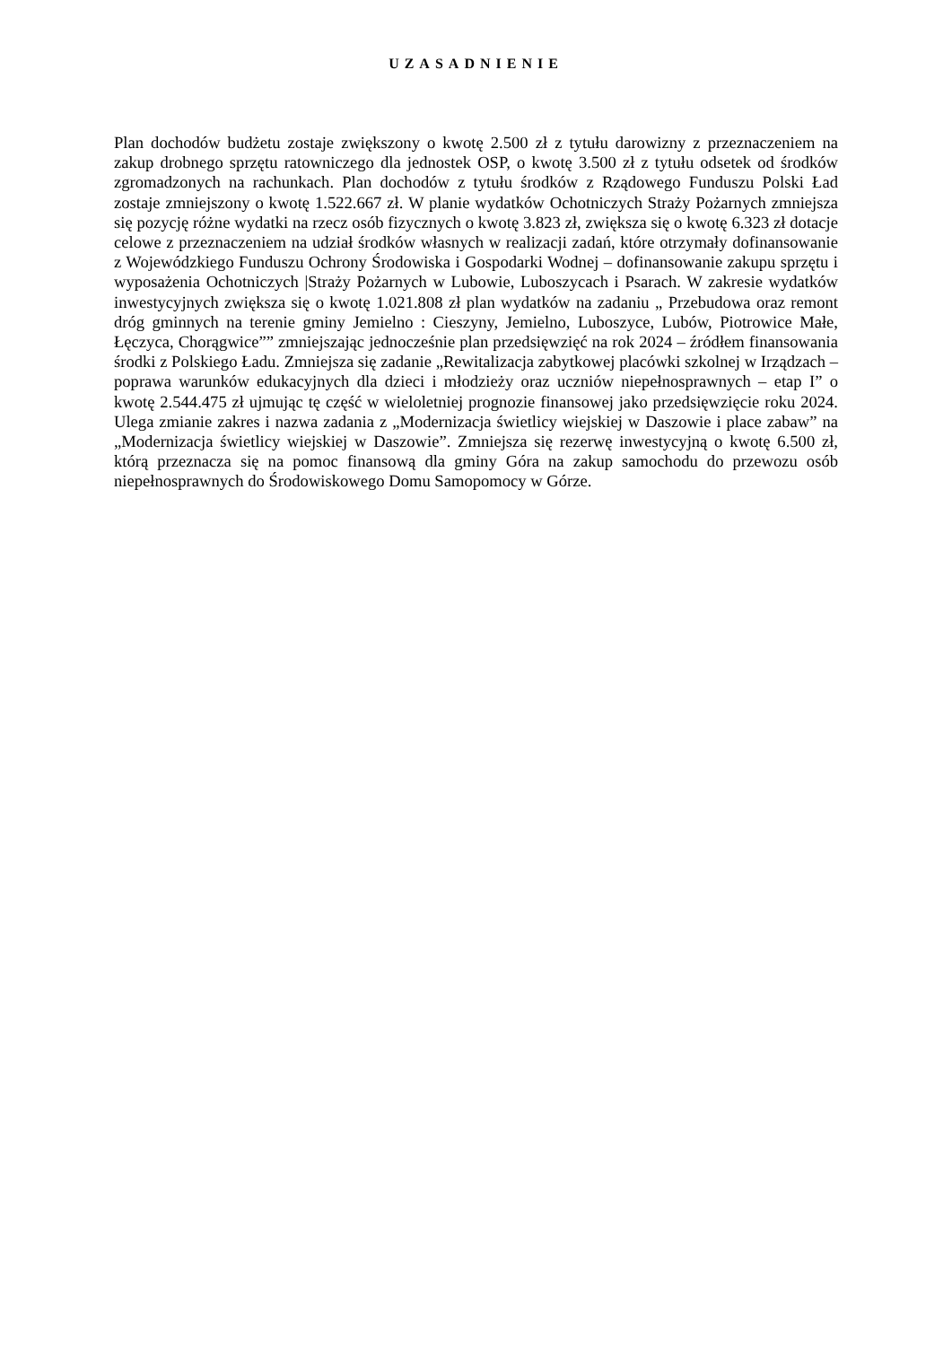UZASADNIENIE
Plan dochodów budżetu zostaje zwiększony o kwotę 2.500 zł z tytułu darowizny z przeznaczeniem na zakup drobnego sprzętu ratowniczego dla jednostek OSP, o kwotę 3.500 zł z tytułu odsetek od środków zgromadzonych na rachunkach. Plan dochodów z tytułu środków z Rządowego Funduszu Polski Ład zostaje zmniejszony o kwotę 1.522.667 zł. W planie wydatków Ochotniczych Straży Pożarnych zmniejsza się pozycję różne wydatki na rzecz osób fizycznych o kwotę 3.823 zł, zwiększa się o kwotę 6.323 zł dotacje celowe z przeznaczeniem na udział środków własnych w realizacji zadań, które otrzymały dofinansowanie z Wojewódzkiego Funduszu Ochrony Środowiska i Gospodarki Wodnej – dofinansowanie zakupu sprzętu i wyposażenia Ochotniczych |Straży Pożarnych w Lubowie, Luboszycach i Psarach. W zakresie wydatków inwestycyjnych zwiększa się o kwotę 1.021.808 zł plan wydatków na zadaniu „ Przebudowa oraz remont dróg gminnych na terenie gminy Jemielno : Cieszyny, Jemielno, Luboszyce, Lubów, Piotrowice Małe, Łęczyca, Chorągwice”” zmniejszając jednocześnie plan przedsięwzięć na rok 2024 – źródłem finansowania środki z Polskiego Ładu. Zmniejsza się zadanie „Rewitalizacja zabytkowej placówki szkolnej w Irządzach – poprawa warunków edukacyjnych dla dzieci i młodzieży oraz uczniów niepełnosprawnych – etap I” o kwotę 2.544.475 zł ujmując tę część w wieloletniej prognozie finansowej jako przedsięwzięcie roku 2024. Ulega zmianie zakres i nazwa zadania z „Modernizacja świetlicy wiejskiej w Daszowie i place zabaw” na „Modernizacja świetlicy wiejskiej w Daszowie”. Zmniejsza się rezerwę inwestycyjną o kwotę 6.500 zł, którą przeznacza się na pomoc finansową dla gminy Góra na zakup samochodu do przewozu osób niepełnosprawnych do Środowiskowego Domu Samopomocy w Górze.